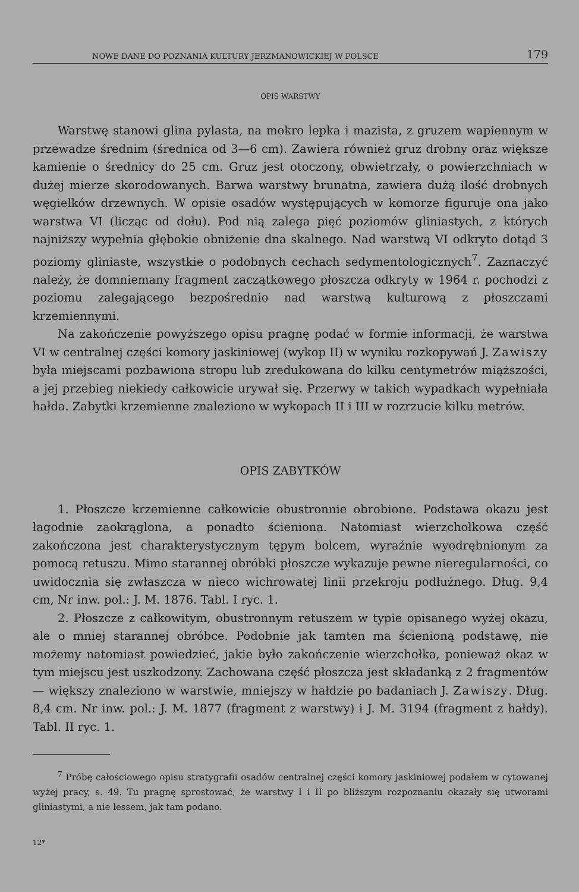NOWE DANE DO POZNANIA KULTURY JERZMANOWICKIEJ W POLSCE 179
OPIS WARSTWY
Warstwę stanowi glina pylasta, na mokro lepka i mazista, z gruzem wapiennym w przewadze średnim (średnica od 3—6 cm). Zawiera również gruz drobny oraz większe kamienie o średnicy do 25 cm. Gruz jest otoczony, obwietrzały, o powierzchniach w dużej mierze skorodowanych. Barwa warstwy brunatna, zawiera dużą ilość drobnych węgielków drzewnych. W opisie osadów występujących w komorze figuruje ona jako warstwa VI (licząc od dołu). Pod nią zalega pięć poziomów gliniastych, z których najniższy wypełnia głębokie obniżenie dna skalnego. Nad warstwą VI odkryto dotąd 3 poziomy gliniaste, wszystkie o podobnych cechach sedymentologicznych<sup>7</sup>. Zaznaczyć należy, że domniemany fragment zaczątkowego płoszcza odkryty w 1964 r. pochodzi z poziomu zalegającego bezpośrednio nad warstwą kulturową z płoszczami krzemiennymi.
Na zakończenie powyższego opisu pragnę podać w formie informacji, że warstwa VI w centralnej części komory jaskiniowej (wykop II) w wyniku rozkopywań J. Zawiszy była miejscami pozbawiona stropu lub zredukowana do kilku centymetrów miąższości, a jej przebieg niekiedy całkowicie urywał się. Przerwy w takich wypadkach wypełniała hałda. Zabytki krzemienne znaleziono w wykopach II i III w rozrzucie kilku metrów.
OPIS ZABYTKÓW
1. Płoszcze krzemienne całkowicie obustronnie obrobione. Podstawa okazu jest łagodnie zaokrąglona, a ponadto ścieniona. Natomiast wierzchołkowa część zakończona jest charakterystycznym tępym bolcem, wyraźnie wyodrębnionym za pomocą retuszu. Mimo starannej obróbki płoszcze wykazuje pewne nieregularności, co uwidocznia się zwłaszcza w nieco wichrowatej linii przekroju podłużnego. Dług. 9,4 cm, Nr inw. pol.: J. M. 1876. Tabl. I ryc. 1.
2. Płoszcze z całkowitym, obustronnym retuszem w typie opisanego wyżej okazu, ale o mniej starannej obróbce. Podobnie jak tamten ma ścienioną podstawę, nie możemy natomiast powiedzieć, jakie było zakończenie wierzchołka, ponieważ okaz w tym miejscu jest uszkodzony. Zachowana część płoszcza jest składanką z 2 fragmentów — większy znaleziono w warstwie, mniejszy w hałdzie po badaniach J. Zawiszy. Dług. 8,4 cm. Nr inw. pol.: J. M. 1877 (fragment z warstwy) i J. M. 3194 (fragment z hałdy). Tabl. II ryc. 1.
<sup>7</sup> Próbę całościowego opisu stratygrafii osadów centralnej części komory jaskiniowej podałem w cytowanej wyżej pracy, s. 49. Tu pragnę sprostować, że warstwy I i II po bliższym rozpoznaniu okazały się utworami gliniastymi, a nie lessem, jak tam podano.
12*